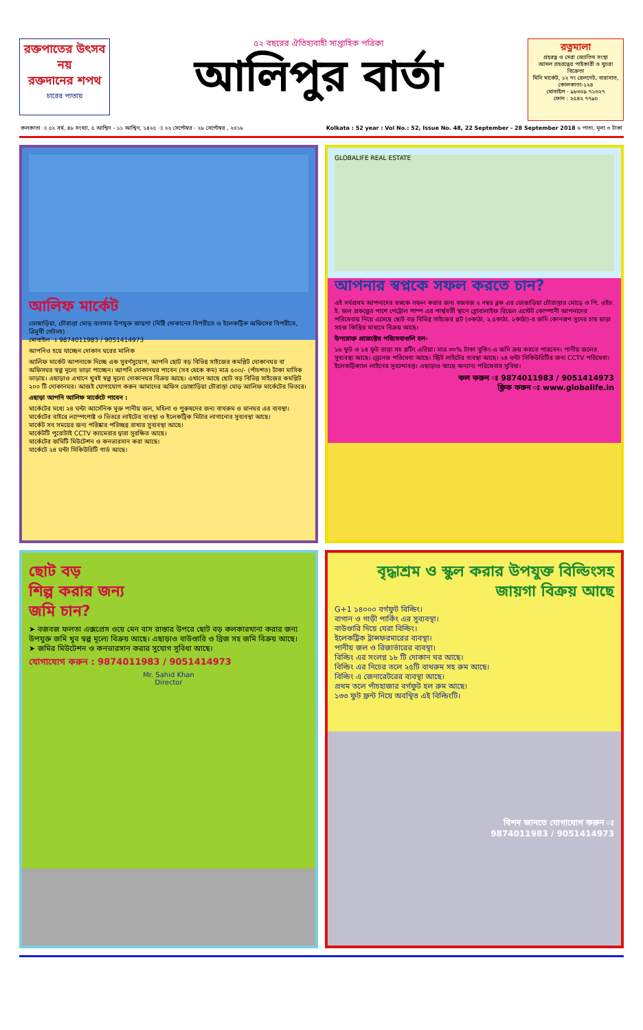রক্তপাতের উৎসব
নয়
রক্তদানের শপথ
চারের পাতায়
৫২ বছরের ঐতিহ্যবাহী সাপ্তাহিক পত্রিকা
আলিপুর বার্তা
রত্নমালা
গ্রহরত্ন ও সেরা জ্যোতিষ সংস্থা
আসল গ্রহরত্নের পাইকারী ও খুচরা বিক্রেতা
মিনি মার্কেট, ১২ নং রেলগেট, বারাসাত, কোলকাতা-১২৪
মোবাইল - ৯৮৩০৯ ৭১৩২৭
ফোন : ২৫৪২ ৭৭৯০
কলকাতা ঃ ৫২ বর্ষ, ৪৮ সংখ্যা, ৫ আশ্বিন - ১১ আশ্বিন, ১৪২৫ ঃ ২২ সেপ্টেম্বর - ২৮ সেপ্টেম্বর , ২০১৮ Kolkata : 52 year : Vol No.: 52, Issue No. 48, 22 September - 28 September 2018 ৬ পাতা, মূল্য ৩ টাকা
আলিফ মার্কেট
ডোঙ্গাড়িয়া, চৌরাস্তা মোড় ব্যবসার উপযুক্ত জায়গা (মিষ্টি দোকানের বিপরীতে ও ইলেকট্রিক অফিসের বিপরীতে, ত্রিমুখী গেটসহ)
মোবাইল ঃ 9874011983 / 9051414973
আপনিও হয়ে যাচ্ছেন দোকান ঘরের মালিক
আলিফ মার্কেট আপনাকে দিচ্ছে এক সুবর্ণসুযোগ, আপনি ছোট বড় বিভিন্ন সাইজের কমপ্লিট দোকানঘর বা অফিসঘর স্বল্প মূল্যে ভাড়া পাচ্ছেন। আপনি দোকানঘর পাবেন (সব থেকে কম) মাত্র ৫০০/- (পাঁচশত) টাকা মাসিক ভাড়ায়। এছাড়াও এখানে খুবই স্বল্প মূল্যে দোকানঘর বিক্রয় আছে। এখানে আছে ছোট বড় বিভিন্ন সাইজের কমপ্লিট ২০০ টি দোকানঘর। আজই যোগাযোগ করুন আমাদের অফিস ডোঙ্গাড়িয়া চৌরাস্তা মোড় আলিফ মার্কেটের ভিতরে।
এছাড়া আপনি আলিফ মার্কেটে পাবেন :
মার্কেটের মধ্যে ২৪ ঘন্টা আর্সেনিক মুক্ত পানীয় জল, মহিলা ও পুরুষদের জন্য বাথরুম ও স্নানঘর এর ব্যবস্থা। মার্কেটের বাইরে ল্যাম্পপোষ্ট ও ভিতরে লাইটের ব্যবস্থা ও ইলেকট্রিক মিটার লাগানোর সুব্যবস্থা আছে।
মার্কেট সব সময়ের জন্য পরিষ্কার পরিচ্ছন্ন রাখার সুব্যবস্থা আছে।
মার্কেটটি পুরোটাই CCTV ক্যামেরার দ্বারা সুরক্ষিত আছে।
মার্কেটের জমিটি মিউটেশন ও কনভারসান করা আছে।
মার্কেটে ২৪ ঘন্টা সিকিউরিটি গার্ড আছে।
GLOBALIFE REAL ESTATE
আপনার স্বপ্নকে সফল করতে চান?
এই সর্বপ্রথম আপনাদের স্বপ্নকে সফল করার জন্য বজবজ ২ নম্বর ব্লক এর ডোঙাড়িয়া চৌরাস্তার মোড়ে ও পি. এইচ. ই. জল প্রকল্পের পাশে পেট্রোল পাম্প এর পার্শ্ববর্তী স্থানে গ্লোবালাইফ রিয়েল এস্টেট কোম্পানী আপনাদের পরিষেবায় নিয়ে এসেছে ছোট বড় বিভিন্ন সাইজের প্লট (৩কাঠা, ২.৫কাঠা, ২কাঠা)-র জমি কোনরূপ সুদের হার ছাড়া সহজ কিস্তির মাধ্যমে বিক্রয় আছে।
উপরোক্ত প্রজেক্টের পরিষেবাগুলি হল-
১৬ ফুট ও ১৪ ফুট রাস্তা সহ প্লটিং এরিয়া। মাত্র ৩০% টাকা বুকিং-এ জমি ক্রয় করতে পারবেন। পানীয় জলের সুব্যবস্থা আছে। ড্রেনেজ পরিষেবা আছে। স্ট্রিট লাইটের ব্যবস্থা আছে। ২৪ ঘন্টা সিকিউরিটির জন্য CCTV পরিষেবা। ইলেকট্রিক্যাল লাইনের সুবন্দোবস্ত। এছাড়াও আছে অন্যান্য পরিষেবার সুবিধা।
কল করুন ঃ 9874011983 / 9051414973
ক্লিক করুন ঃ www.globalife.in
ছোট বড়
শিল্প করার জন্য
জমি চান?
➤ বজবজ ফলতা এক্সপ্রেস ওয়ে মেন বাস রাস্তার উপরে ছোট বড় কলকারখানা করার জন্য উপযুক্ত জমি খুব স্বল্প মূল্যে বিক্রয় আছে। এছাড়াও বাউণ্ডারি ও ব্রিজ সহ জমি বিক্রয় আছে।
➤ জমির মিউটেশন ও কনভারসান করার সুযোগ সুবিধা আছে।
যোগাযোগ করুন : 9874011983 / 9051414973
Mr. Sahid Khan
Director
বৃদ্ধাশ্রম ও স্কুল করার উপযুক্ত বিল্ডিংসহ জায়গা বিক্রয় আছে
G+1 ১৪০০০ বর্গফুট বিল্ডিং।
বাগান ও গাড়ী পার্কিং এর সুব্যবস্থা।
বাউণ্ডারি দিয়ে ঘেরা বিল্ডিং।
ইলেকট্রিক ট্রান্সফরমারের ব্যবস্থা।
পানীয় জল ও রিজার্ভারের ব্যবস্থা।
বিল্ডিং এর সংলগ্ন ১৮ টি দোকান ঘর আছে।
বিল্ডিং এর নিচের তলে ২৫টি বাথরুম সহ রুম আছে।
বিল্ডিং এ জেনারেটরের ব্যবস্থা আছে।
প্রথম তলে পাঁচহাজার বর্গফুট হল রুম আছে।
১৩৩ ফুট ফ্রন্ট নিয়ে অবস্থিত এই বিল্ডিংটি।
বিশদ জানতে যোগাযোগ করুন ঃ
9874011983 / 9051414973